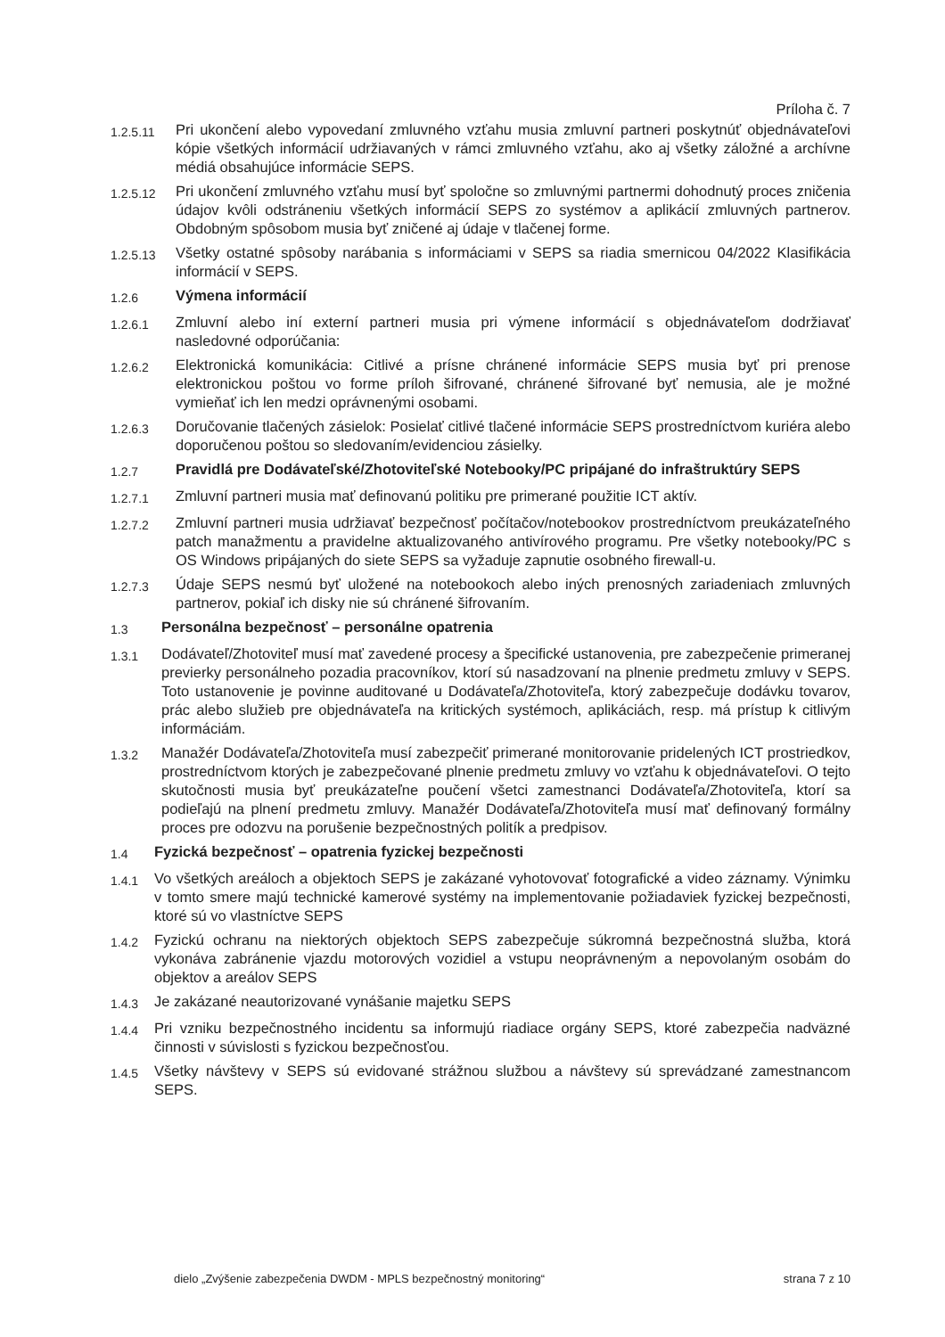Príloha č. 7
1.2.5.11
Pri ukončení alebo vypovedaní zmluvného vzťahu musia zmluvní partneri poskytnúť objednávateľovi kópie všetkých informácií udržiavaných v rámci zmluvného vzťahu, ako aj všetky záložné a archívne médiá obsahujúce informácie SEPS.
1.2.5.12
Pri ukončení zmluvného vzťahu musí byť spoločne so zmluvnými partnermi dohodnutý proces zničenia údajov kvôli odstráneniu všetkých informácií SEPS zo systémov a aplikácií zmluvných partnerov. Obdobným spôsobom musia byť zničené aj údaje v tlačenej forme.
1.2.5.13
Všetky ostatné spôsoby narábania s informáciami v SEPS sa riadia smernicou 04/2022 Klasifikácia informácií v SEPS.
1.2.6
Výmena informácií
1.2.6.1
Zmluvní alebo iní externí partneri musia pri výmene informácií s objednávateľom dodržiavať nasledovné odporúčania:
1.2.6.2
Elektronická komunikácia: Citlivé a prísne chránené informácie SEPS musia byť pri prenose elektronickou poštou vo forme príloh šifrované, chránené šifrované byť nemusia, ale je možné vymieňať ich len medzi oprávnenými osobami.
1.2.6.3
Doručovanie tlačených zásielok: Posielať citlivé tlačené informácie SEPS prostredníctvom kuriéra alebo doporučenou poštou so sledovaním/evidenciou zásielky.
1.2.7
Pravidlá pre Dodávateľské/Zhotoviteľské Notebooky/PC pripájané do infraštruktúry SEPS
1.2.7.1
Zmluvní partneri musia mať definovanú politiku pre primerané použitie ICT aktív.
1.2.7.2
Zmluvní partneri musia udržiavať bezpečnosť počítačov/notebookov prostredníctvom preukázateľného patch manažmentu a pravidelne aktualizovaného antivírového programu. Pre všetky notebooky/PC s OS Windows pripájaných do siete SEPS sa vyžaduje zapnutie osobného firewall-u.
1.2.7.3
Údaje SEPS nesmú byť uložené na notebookoch alebo iných prenosných zariadeniach zmluvných partnerov, pokiaľ ich disky nie sú chránené šifrovaním.
1.3
Personálna bezpečnosť – personálne opatrenia
1.3.1
Dodávateľ/Zhotoviteľ musí mať zavedené procesy a špecifické ustanovenia, pre zabezpečenie primeranej previerky personálneho pozadia pracovníkov, ktorí sú nasadzovaní na plnenie predmetu zmluvy v SEPS. Toto ustanovenie je povinne auditované u Dodávateľa/Zhotoviteľa, ktorý zabezpečuje dodávku tovarov, prác alebo služieb pre objednávateľa na kritických systémoch, aplikáciách, resp. má prístup k citlivým informáciám.
1.3.2
Manažér Dodávateľa/Zhotoviteľa musí zabezpečiť primerané monitorovanie pridelených ICT prostriedkov, prostredníctvom ktorých je zabezpečované plnenie predmetu zmluvy vo vzťahu k objednávateľovi. O tejto skutočnosti musia byť preukázateľne poučení všetci zamestnanci Dodávateľa/Zhotoviteľa, ktorí sa podieľajú na plnení predmetu zmluvy. Manažér Dodávateľa/Zhotoviteľa musí mať definovaný formálny proces pre odozvu na porušenie bezpečnostných politík a predpisov.
1.4
Fyzická bezpečnosť – opatrenia fyzickej bezpečnosti
1.4.1
Vo všetkých areáloch a objektoch SEPS je zakázané vyhotovovať fotografické a video záznamy. Výnimku v tomto smere majú technické kamerové systémy na implementovanie požiadaviek fyzickej bezpečnosti, ktoré sú vo vlastníctve SEPS
1.4.2
Fyzickú ochranu na niektorých objektoch SEPS zabezpečuje súkromná bezpečnostná služba, ktorá vykonáva zabránenie vjazdu motorových vozidiel a vstupu neoprávneným a nepovolaným osobám do objektov a areálov SEPS
1.4.3
Je zakázané neautorizované vynášanie majetku SEPS
1.4.4
Pri vzniku bezpečnostného incidentu sa informujú riadiace orgány SEPS, ktoré zabezpečia nadväzné činnosti v súvislosti s fyzickou bezpečnosťou.
1.4.5
Všetky návštevy v SEPS sú evidované strážnou službou a návštevy sú sprevádzané zamestnancom SEPS.
dielo „Zvýšenie zabezpečenia DWDM - MPLS bezpečnostný monitoring“ strana 7 z 10